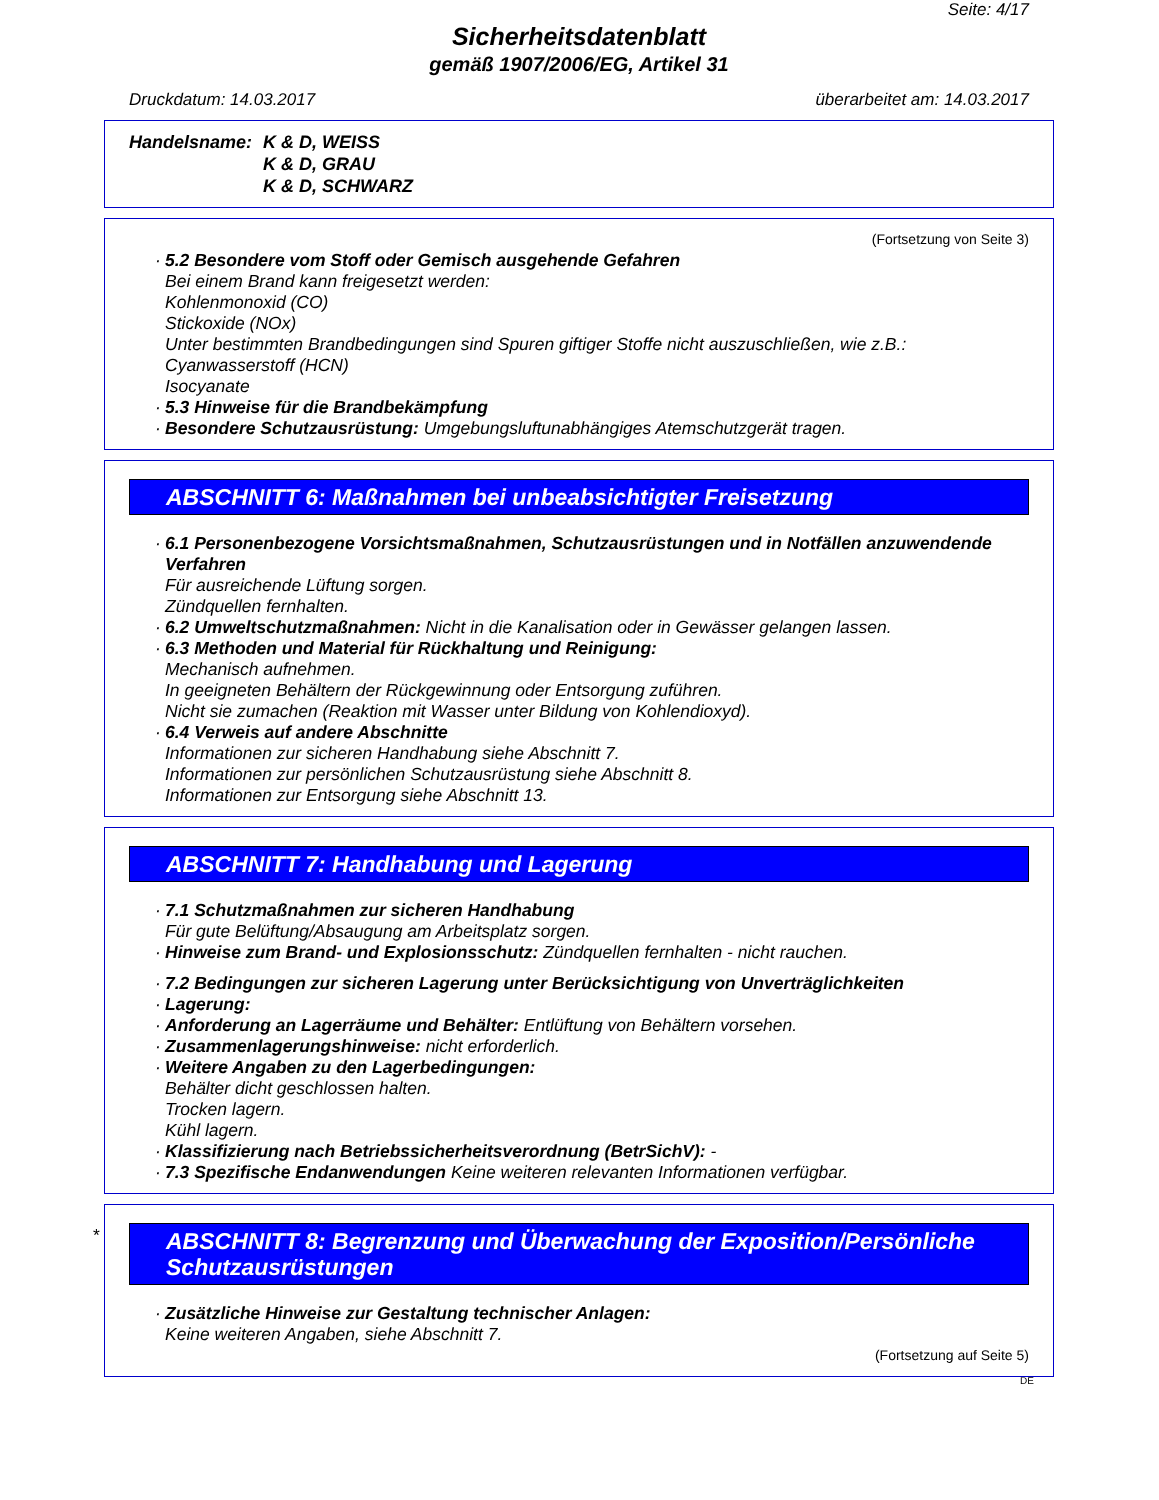Seite: 4/17
Sicherheitsdatenblatt
gemäß 1907/2006/EG, Artikel 31
Druckdatum: 14.03.2017 überarbeitet am: 14.03.2017
Handelsname: K & D, WEISS
K & D, GRAU
K & D, SCHWARZ
(Fortsetzung von Seite 3)
· 5.2 Besondere vom Stoff oder Gemisch ausgehende Gefahren
Bei einem Brand kann freigesetzt werden:
Kohlenmonoxid (CO)
Stickoxide (NOx)
Unter bestimmten Brandbedingungen sind Spuren giftiger Stoffe nicht auszuschließen, wie z.B.:
Cyanwasserstoff (HCN)
Isocyanate
· 5.3 Hinweise für die Brandbekämpfung
· Besondere Schutzausrüstung: Umgebungsluftunabhängiges Atemschutzgerät tragen.
ABSCHNITT 6: Maßnahmen bei unbeabsichtigter Freisetzung
· 6.1 Personenbezogene Vorsichtsmaßnahmen, Schutzausrüstungen und in Notfällen anzuwendende Verfahren
Für ausreichende Lüftung sorgen.
Zündquellen fernhalten.
· 6.2 Umweltschutzmaßnahmen: Nicht in die Kanalisation oder in Gewässer gelangen lassen.
· 6.3 Methoden und Material für Rückhaltung und Reinigung:
Mechanisch aufnehmen.
In geeigneten Behältern der Rückgewinnung oder Entsorgung zuführen.
Nicht sie zumachen (Reaktion mit Wasser unter Bildung von Kohlendioxyd).
· 6.4 Verweis auf andere Abschnitte
Informationen zur sicheren Handhabung siehe Abschnitt 7.
Informationen zur persönlichen Schutzausrüstung siehe Abschnitt 8.
Informationen zur Entsorgung siehe Abschnitt 13.
ABSCHNITT 7: Handhabung und Lagerung
· 7.1 Schutzmaßnahmen zur sicheren Handhabung
Für gute Belüftung/Absaugung am Arbeitsplatz sorgen.
· Hinweise zum Brand- und Explosionsschutz: Zündquellen fernhalten - nicht rauchen.
· 7.2 Bedingungen zur sicheren Lagerung unter Berücksichtigung von Unverträglichkeiten
· Lagerung:
· Anforderung an Lagerräume und Behälter: Entlüftung von Behältern vorsehen.
· Zusammenlagerungshinweise: nicht erforderlich.
· Weitere Angaben zu den Lagerbedingungen:
Behälter dicht geschlossen halten.
Trocken lagern.
Kühl lagern.
· Klassifizierung nach Betriebssicherheitsverordnung (BetrSichV): -
· 7.3 Spezifische Endanwendungen Keine weiteren relevanten Informationen verfügbar.
*
ABSCHNITT 8: Begrenzung und Überwachung der Exposition/Persönliche Schutzausrüstungen
· Zusätzliche Hinweise zur Gestaltung technischer Anlagen:
Keine weiteren Angaben, siehe Abschnitt 7.
(Fortsetzung auf Seite 5)
DE